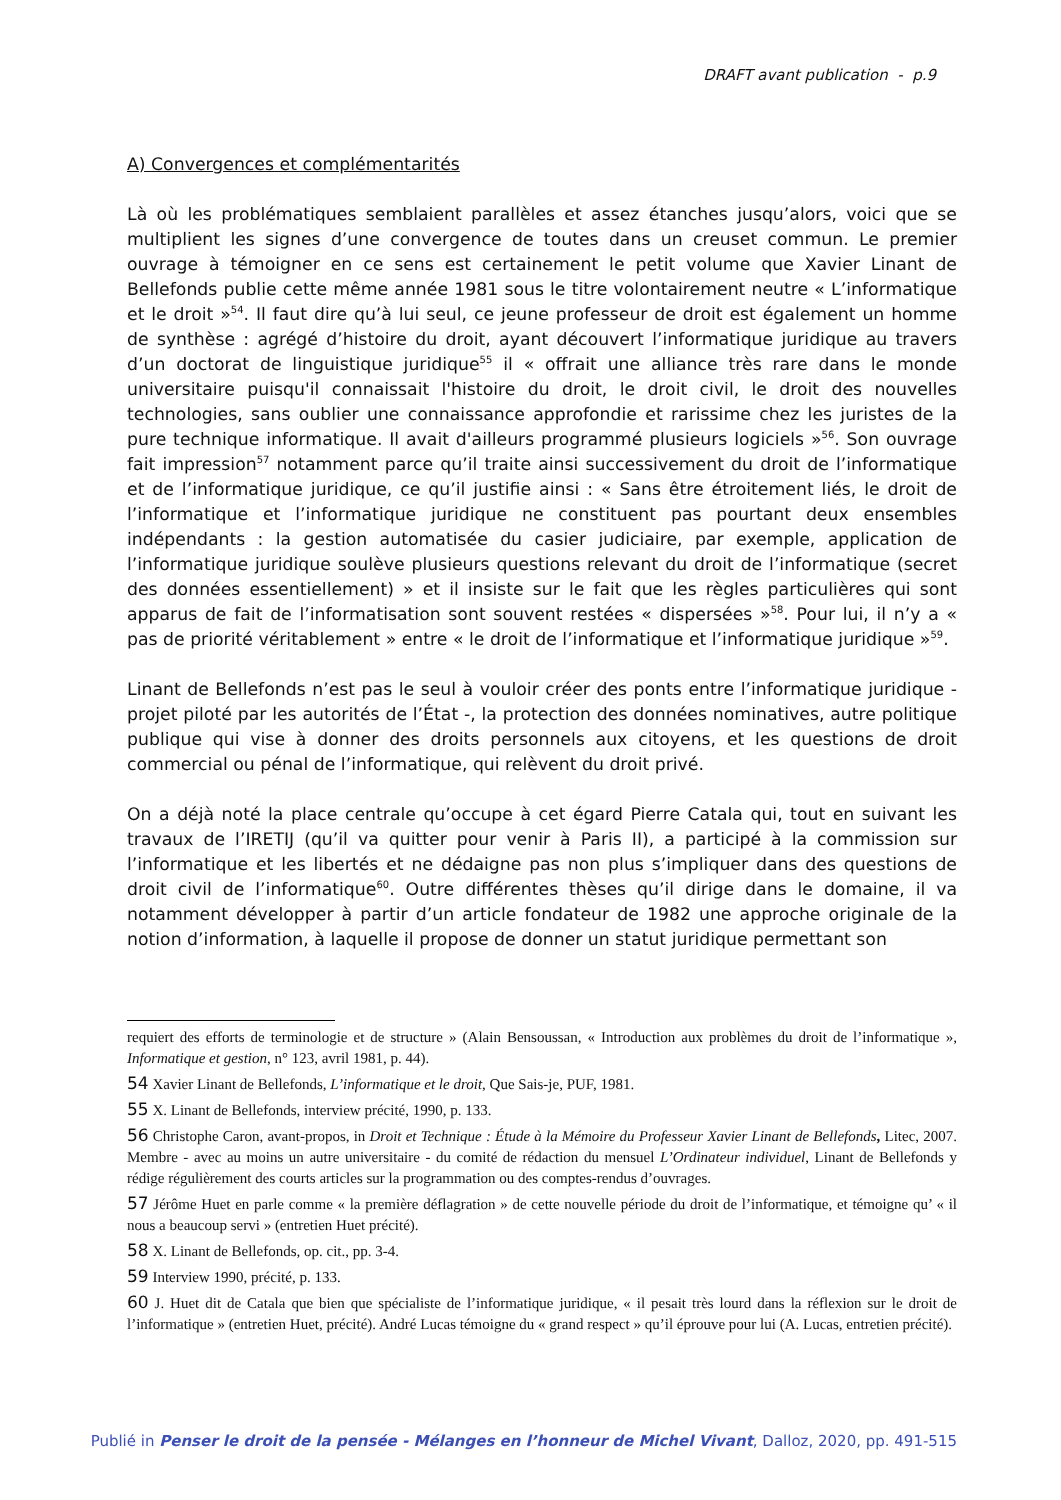DRAFT avant publication - p.9
A) Convergences et complémentarités
Là où les problématiques semblaient parallèles et assez étanches jusqu’alors, voici que se multiplient les signes d’une convergence de toutes dans un creuset commun. Le premier ouvrage à témoigner en ce sens est certainement le petit volume que Xavier Linant de Bellefonds publie cette même année 1981 sous le titre volontairement neutre « L’informatique et le droit »<sup>54</sup>. Il faut dire qu’à lui seul, ce jeune professeur de droit est également un homme de synthèse : agrégé d’histoire du droit, ayant découvert l’informatique juridique au travers d’un doctorat de linguistique juridique<sup>55</sup> il « offrait une alliance très rare dans le monde universitaire puisqu'il connaissait l'histoire du droit, le droit civil, le droit des nouvelles technologies, sans oublier une connaissance approfondie et rarissime chez les juristes de la pure technique informatique. Il avait d'ailleurs programmé plusieurs logiciels »<sup>56</sup>. Son ouvrage fait impression<sup>57</sup> notamment parce qu’il traite ainsi successivement du droit de l’informatique et de l’informatique juridique, ce qu’il justifie ainsi : « Sans être étroitement liés, le droit de l’informatique et l’informatique juridique ne constituent pas pourtant deux ensembles indépendants : la gestion automatisée du casier judiciaire, par exemple, application de l’informatique juridique soulève plusieurs questions relevant du droit de l’informatique (secret des données essentiellement) » et il insiste sur le fait que les règles particulières qui sont apparus de fait de l’informatisation sont souvent restées « dispersées »<sup>58</sup>. Pour lui, il n’y a « pas de priorité véritablement » entre « le droit de l’informatique et l’informatique juridique »<sup>59</sup>.
Linant de Bellefonds n’est pas le seul à vouloir créer des ponts entre l’informatique juridique - projet piloté par les autorités de l’État -, la protection des données nominatives, autre politique publique qui vise à donner des droits personnels aux citoyens, et les questions de droit commercial ou pénal de l’informatique, qui relèvent du droit privé.
On a déjà noté la place centrale qu’occupe à cet égard Pierre Catala qui, tout en suivant les travaux de l’IRETIJ (qu’il va quitter pour venir à Paris II), a participé à la commission sur l’informatique et les libertés et ne dédaigne pas non plus s’impliquer dans des questions de droit civil de l’informatique<sup>60</sup>. Outre différentes thèses qu’il dirige dans le domaine, il va notamment développer à partir d’un article fondateur de 1982 une approche originale de la notion d’information, à laquelle il propose de donner un statut juridique permettant son
requiert des efforts de terminologie et de structure » (Alain Bensoussan, « Introduction aux problèmes du droit de l’informatique », Informatique et gestion, n° 123, avril 1981, p. 44).
54 Xavier Linant de Bellefonds, L’informatique et le droit, Que Sais-je, PUF, 1981.
55 X. Linant de Bellefonds, interview précité, 1990, p. 133.
56 Christophe Caron, avant-propos, in Droit et Technique : Étude à la Mémoire du Professeur Xavier Linant de Bellefonds, Litec, 2007. Membre - avec au moins un autre universitaire - du comité de rédaction du mensuel L’Ordinateur individuel, Linant de Bellefonds y rédige régulièrement des courts articles sur la programmation ou des comptes-rendus d’ouvrages.
57 Jérôme Huet en parle comme « la première déflagration » de cette nouvelle période du droit de l’informatique, et témoigne qu’ « il nous a beaucoup servi » (entretien Huet précité).
58 X. Linant de Bellefonds, op. cit., pp. 3-4.
59 Interview 1990, précité, p. 133.
60 J. Huet dit de Catala que bien que spécialiste de l’informatique juridique, « il pesait très lourd dans la réflexion sur le droit de l’informatique » (entretien Huet, précité). André Lucas témoigne du « grand respect » qu’il éprouve pour lui (A. Lucas, entretien précité).
Publié in Penser le droit de la pensée - Mélanges en l’honneur de Michel Vivant, Dalloz, 2020, pp. 491-515